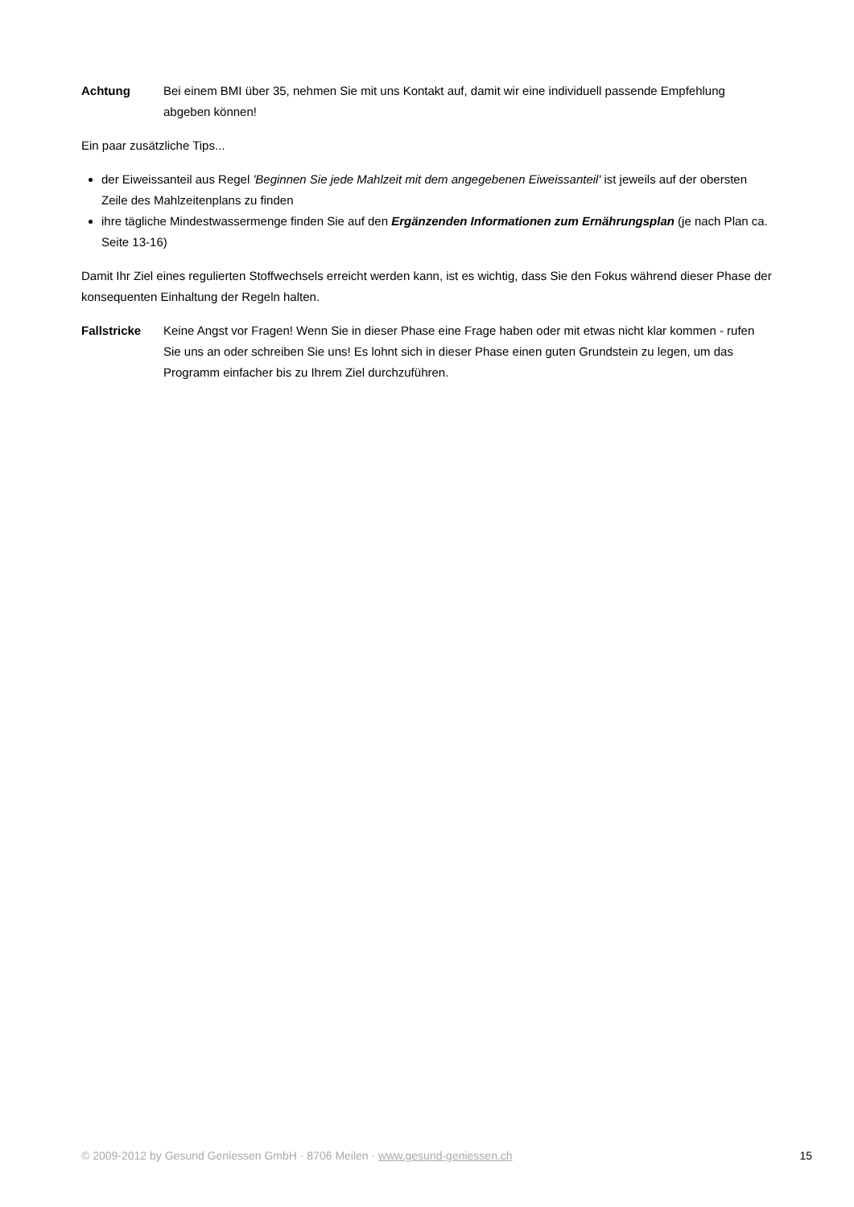Achtung Bei einem BMI über 35, nehmen Sie mit uns Kontakt auf, damit wir eine individuell passende Empfehlung abgeben können!
Ein paar zusätzliche Tips...
der Eiweissanteil aus Regel 'Beginnen Sie jede Mahlzeit mit dem angegebenen Eiweissanteil' ist jeweils auf der obersten Zeile des Mahlzeitenplans zu finden
ihre tägliche Mindestwassermenge finden Sie auf den Ergänzenden Informationen zum Ernährungsplan (je nach Plan ca. Seite 13-16)
Damit Ihr Ziel eines regulierten Stoffwechsels erreicht werden kann, ist es wichtig, dass Sie den Fokus während dieser Phase der konsequenten Einhaltung der Regeln halten.
Fallstricke Keine Angst vor Fragen! Wenn Sie in dieser Phase eine Frage haben oder mit etwas nicht klar kommen - rufen Sie uns an oder schreiben Sie uns! Es lohnt sich in dieser Phase einen guten Grundstein zu legen, um das Programm einfacher bis zu Ihrem Ziel durchzuführen.
© 2009-2012 by Gesund Geniessen GmbH · 8706 Meilen · www.gesund-geniessen.ch 15